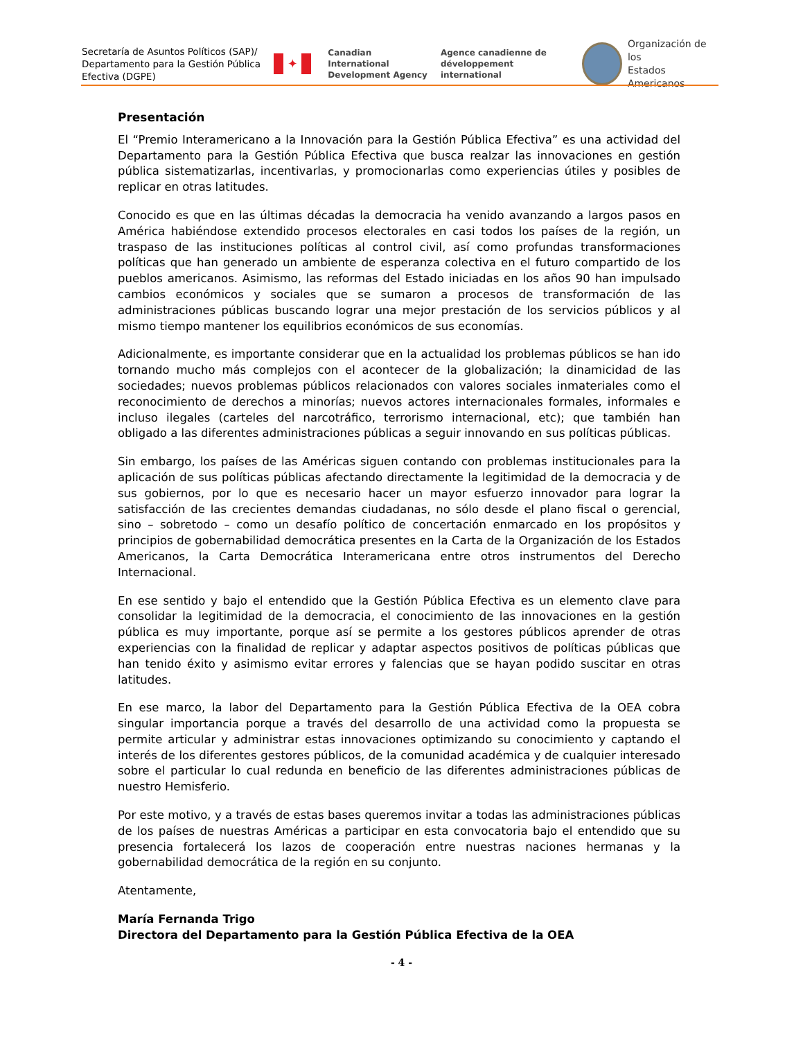Secretaría de Asuntos Políticos (SAP)/ Departamento para la Gestión Pública Efectiva (DGPE)
✦
Canadian International
Development Agency
Agence canadienne de
développement international
Organización de los
Estados Americanos
Presentación
El “Premio Interamericano a la Innovación para la Gestión Pública Efectiva” es una actividad del Departamento para la Gestión Pública Efectiva que busca realzar las innovaciones en gestión pública sistematizarlas, incentivarlas, y promocionarlas como experiencias útiles y posibles de replicar en otras latitudes.
Conocido es que en las últimas décadas la democracia ha venido avanzando a largos pasos en América habiéndose extendido procesos electorales en casi todos los países de la región, un traspaso de las instituciones políticas al control civil, así como profundas transformaciones políticas que han generado un ambiente de esperanza colectiva en el futuro compartido de los pueblos americanos. Asimismo, las reformas del Estado iniciadas en los años 90 han impulsado cambios económicos y sociales que se sumaron a procesos de transformación de las administraciones públicas buscando lograr una mejor prestación de los servicios públicos y al mismo tiempo mantener los equilibrios económicos de sus economías.
Adicionalmente, es importante considerar que en la actualidad los problemas públicos se han ido tornando mucho más complejos con el acontecer de la globalización; la dinamicidad de las sociedades; nuevos problemas públicos relacionados con valores sociales inmateriales como el reconocimiento de derechos a minorías; nuevos actores internacionales formales, informales e incluso ilegales (carteles del narcotráfico, terrorismo internacional, etc); que también han obligado a las diferentes administraciones públicas a seguir innovando en sus políticas públicas.
Sin embargo, los países de las Américas siguen contando con problemas institucionales para la aplicación de sus políticas públicas afectando directamente la legitimidad de la democracia y de sus gobiernos, por lo que es necesario hacer un mayor esfuerzo innovador para lograr la satisfacción de las crecientes demandas ciudadanas, no sólo desde el plano fiscal o gerencial, sino – sobretodo – como un desafío político de concertación enmarcado en los propósitos y principios de gobernabilidad democrática presentes en la Carta de la Organización de los Estados Americanos, la Carta Democrática Interamericana entre otros instrumentos del Derecho Internacional.
En ese sentido y bajo el entendido que la Gestión Pública Efectiva es un elemento clave para consolidar la legitimidad de la democracia, el conocimiento de las innovaciones en la gestión pública es muy importante, porque así se permite a los gestores públicos aprender de otras experiencias con la finalidad de replicar y adaptar aspectos positivos de políticas públicas que han tenido éxito y asimismo evitar errores y falencias que se hayan podido suscitar en otras latitudes.
En ese marco, la labor del Departamento para la Gestión Pública Efectiva de la OEA cobra singular importancia porque a través del desarrollo de una actividad como la propuesta se permite articular y administrar estas innovaciones optimizando su conocimiento y captando el interés de los diferentes gestores públicos, de la comunidad académica y de cualquier interesado sobre el particular lo cual redunda en beneficio de las diferentes administraciones públicas de nuestro Hemisferio.
Por este motivo, y a través de estas bases queremos invitar a todas las administraciones públicas de los países de nuestras Américas a participar en esta convocatoria bajo el entendido que su presencia fortalecerá los lazos de cooperación entre nuestras naciones hermanas y la gobernabilidad democrática de la región en su conjunto.
Atentamente,
María Fernanda Trigo
Directora del Departamento para la Gestión Pública Efectiva de la OEA
- 4 -